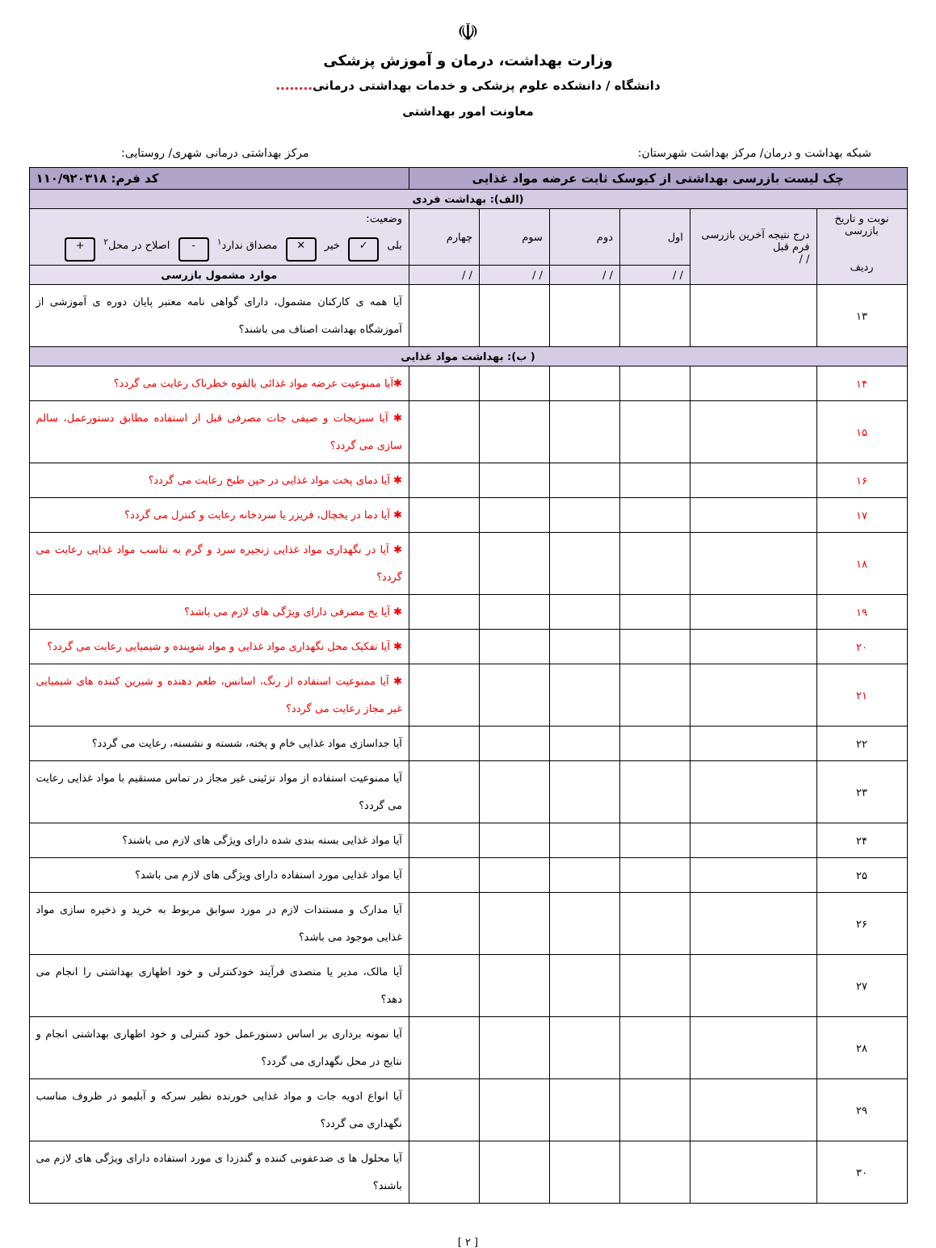☫
وزارت بهداشت، درمان و آموزش پزشکی
دانشگاه / دانشکده علوم پزشکی و خدمات بهداشتی درمانی........
معاونت امور بهداشتی
شبکه بهداشت و درمان/ مرکز بهداشت شهرستان: مرکز بهداشتی درمانی شهری/ روستایی:
| چک لیست بازرسی بهداشتی از کیوسک ثابت عرضه مواد غذایی | | | | | | کد فرم: ۱۱۰/۹۲۰۳۱۸ |
| (الف): بهداشت فردی | | | | | | |
| نوبت و تاریخ بازرسی ردیف | درج نتیجه آخرین بازرسی فرم قبل / / | اول | دوم | سوم | چهارم | وضعیت: بلی ✓ خیر ✕ مصداق ندارد<sup>۱</sup> - اصلاح در محل<sup>۲</sup> + |
| | | / / | / / | / / | / / | موارد مشمول بازرسی |
| ۱۳ | | | | | | آیا همه ی کارکنان مشمول، دارای گواهی نامه معتبر پایان دوره ی آموزشی از آموزشگاه بهداشت اصناف می باشند؟ |
| ( ب): بهداشت مواد غذایی | | | | | | |
| ۱۴ | | | | | | ✱آیا ممنوعیت عرضه مواد غذائی بالقوه خطرناک رعایت می گردد؟ |
| ۱۵ | | | | | | ✱ آیا سبزیجات و صیفی جات مصرفی قبل از استفاده مطابق دستورعمل، سالم سازی می گردد؟ |
| ۱۶ | | | | | | ✱ آیا دمای پخت مواد غذایی در حین طبخ رعایت می گردد؟ |
| ۱۷ | | | | | | ✱ آیا دما در یخچال، فریزر یا سردخانه رعایت و کنترل می گردد؟ |
| ۱۸ | | | | | | ✱ آیا در نگهداری مواد غذایی زنجیره سرد و گرم به تناسب مواد غذایی رعایت می گردد؟ |
| ۱۹ | | | | | | ✱ آیا یخ مصرفی دارای ویژگی های لازم می باشد؟ |
| ۲۰ | | | | | | ✱ آیا تفکیک محل نگهداری مواد غذایی و مواد شوینده و شیمیایی رعایت می گردد؟ |
| ۲۱ | | | | | | ✱ آیا ممنوعیت استفاده از رنگ، اسانس، طعم دهنده و شیرین کننده های شیمیایی غیر مجاز رعایت می گردد؟ |
| ۲۲ | | | | | | آیا جداسازی مواد غذایی خام و پخته، شسته و نشسته، رعایت می گردد؟ |
| ۲۳ | | | | | | آیا ممنوعیت استفاده از مواد تزئینی غیر مجاز در تماس مستقیم با مواد غذایی رعایت می گردد؟ |
| ۲۴ | | | | | | آیا مواد غذایی بسته بندی شده دارای ویژگی های لازم می باشند؟ |
| ۲۵ | | | | | | آیا مواد غذایی مورد استفاده دارای ویژگی های لازم می باشد؟ |
| ۲۶ | | | | | | آیا مدارک و مستندات لازم در مورد سوابق مربوط به خرید و ذخیره سازی مواد غذایی موجود می باشد؟ |
| ۲۷ | | | | | | آیا مالک، مدیر یا متصدی فرآیند خودکنترلی و خود اظهاری بهداشتی را انجام می دهد؟ |
| ۲۸ | | | | | | آیا نمونه برداری بر اساس دستورعمل خود کنترلی و خود اظهاری بهداشتی انجام و نتایج در محل نگهداری می گردد؟ |
| ۲۹ | | | | | | آیا انواع ادویه جات و مواد غذایی خورنده نظیر سرکه و آبلیمو در ظروف مناسب نگهداری می گردد؟ |
| ۳۰ | | | | | | آیا محلول ها ی ضدعفونی کننده و گندزدا ی مورد استفاده دارای ویژگی های لازم می باشند؟ |
[ ۲ ]